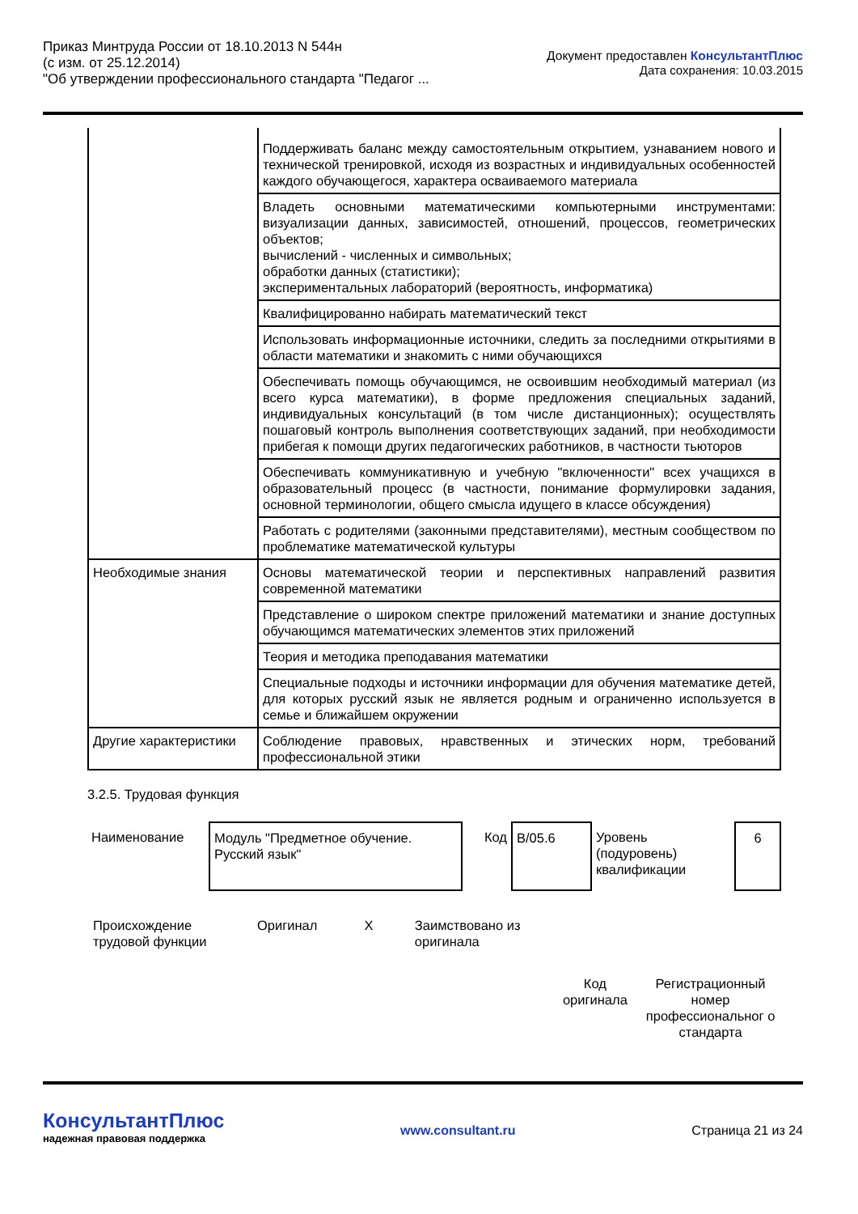Приказ Минтруда России от 18.10.2013 N 544н
(с изм. от 25.12.2014)
"Об утверждении профессионального стандарта "Педагог ...
Документ предоставлен КонсультантПлюс
Дата сохранения: 10.03.2015
| | Поддерживать баланс между самостоятельным открытием, узнаванием нового и технической тренировкой, исходя из возрастных и индивидуальных особенностей каждого обучающегося, характера осваиваемого материала |
| | Владеть основными математическими компьютерными инструментами: визуализации данных, зависимостей, отношений, процессов, геометрических объектов; вычислений - численных и символьных; обработки данных (статистики); экспериментальных лабораторий (вероятность, информатика) |
| | Квалифицированно набирать математический текст |
| | Использовать информационные источники, следить за последними открытиями в области математики и знакомить с ними обучающихся |
| | Обеспечивать помощь обучающимся, не освоившим необходимый материал (из всего курса математики), в форме предложения специальных заданий, индивидуальных консультаций (в том числе дистанционных); осуществлять пошаговый контроль выполнения соответствующих заданий, при необходимости прибегая к помощи других педагогических работников, в частности тьюторов |
| | Обеспечивать коммуникативную и учебную "включенности" всех учащихся в образовательный процесс (в частности, понимание формулировки задания, основной терминологии, общего смысла идущего в классе обсуждения) |
| | Работать с родителями (законными представителями), местным сообществом по проблематике математической культуры |
| Необходимые знания | Основы математической теории и перспективных направлений развития современной математики |
| | Представление о широком спектре приложений математики и знание доступных обучающимся математических элементов этих приложений |
| | Теория и методика преподавания математики |
| | Специальные подходы и источники информации для обучения математике детей, для которых русский язык не является родным и ограниченно используется в семье и ближайшем окружении |
| Другие характеристики | Соблюдение правовых, нравственных и этических норм, требований профессиональной этики |
3.2.5. Трудовая функция
| Наименование | Модуль "Предметное обучение. Русский язык" | Код | B/05.6 | Уровень (подуровень) квалификации | 6 |
| Происхождение трудовой функции | Оригинал | Х | Заимствовано из оригинала | | |
| | | | | Код оригинала | Регистрационный номер профессиональног о стандарта |
КонсультантПлюс
надежная правовая поддержка
www.consultant.ru Страница 21 из 24